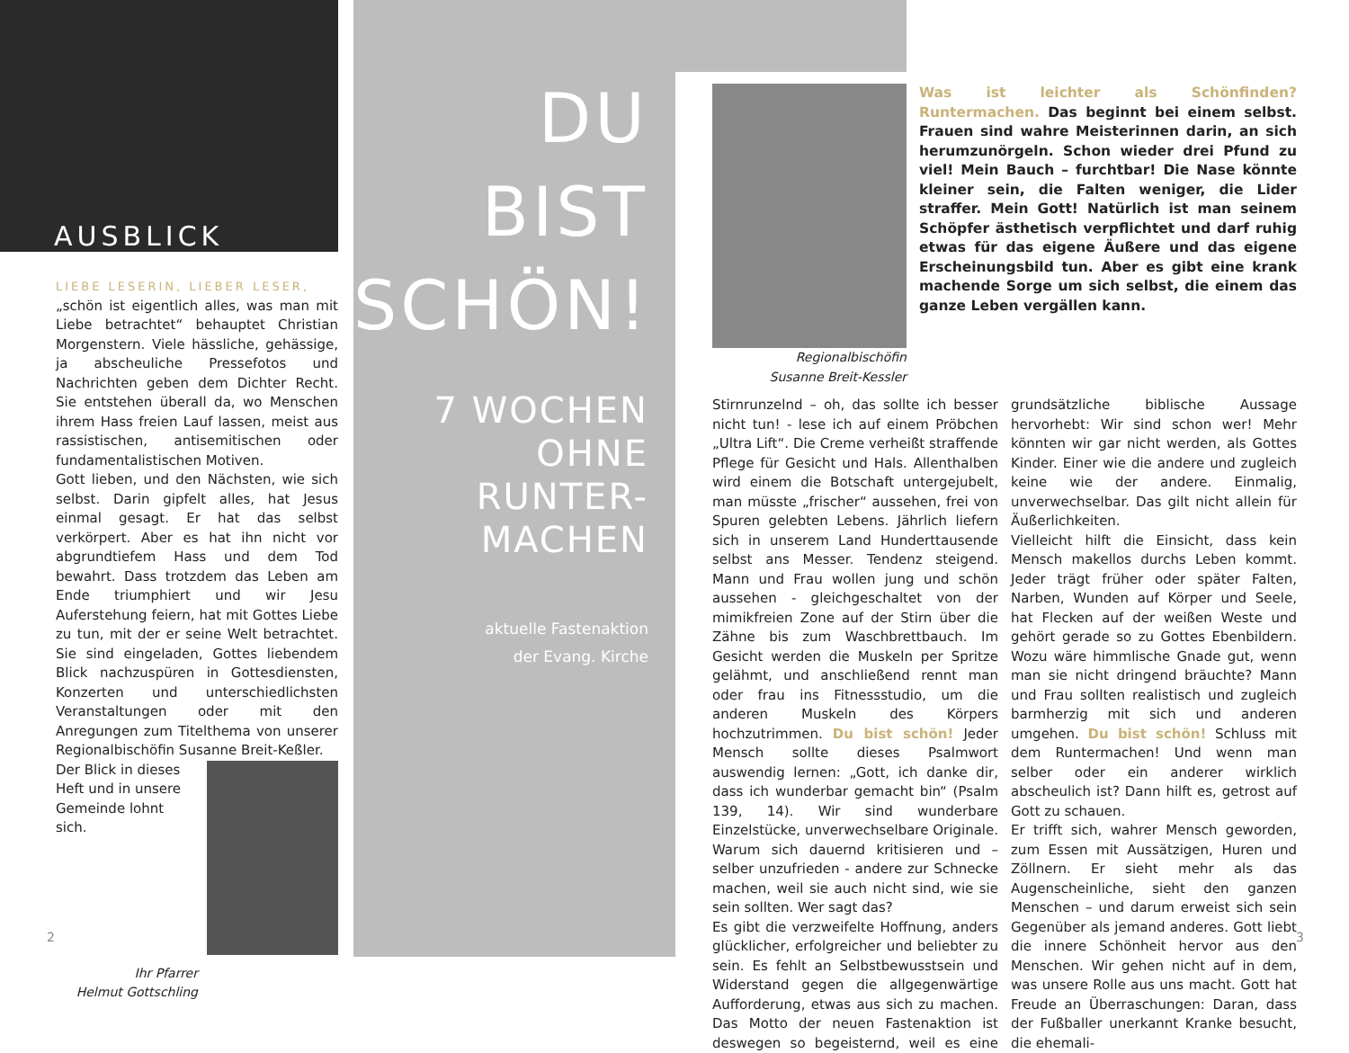AUSBLICK
LIEBE LESERIN, LIEBER LESER,
„schön ist eigentlich alles, was man mit Liebe betrachtet“ behauptet Christian Morgenstern. Viele hässliche, gehässige, ja abscheuliche Pressefotos und Nachrichten geben dem Dichter Recht. Sie entstehen überall da, wo Menschen ihrem Hass freien Lauf lassen, meist aus rassistischen, antisemitischen oder fundamentalistischen Motiven.
Gott lieben, und den Nächsten, wie sich selbst. Darin gipfelt alles, hat Jesus einmal gesagt. Er hat das selbst verkörpert. Aber es hat ihn nicht vor abgrundtiefem Hass und dem Tod bewahrt. Dass trotzdem das Leben am Ende triumphiert und wir Jesu Auferstehung feiern, hat mit Gottes Liebe zu tun, mit der er seine Welt betrachtet. Sie sind eingeladen, Gottes liebendem Blick nachzuspüren in Gottesdiensten, Konzerten und unterschiedlichsten Veranstaltungen oder mit den Anregungen zum Titelthema von unserer Regionalbischöfin Susanne Breit-Keßler.
Der Blick in dieses Heft und in unsere Gemeinde lohnt sich.
Ihr Pfarrer
Helmut Gottschling
2
DU BIST
SCHÖN!
7 WOCHEN
OHNE RUNTER-
MACHEN
aktuelle Fastenaktion
der Evang. Kirche
Regionalbischöfin
Susanne Breit-Kessler
Was ist leichter als Schönfinden? Runtermachen. Das beginnt bei einem selbst. Frauen sind wahre Meisterinnen darin, an sich herumzunörgeln. Schon wieder drei Pfund zu viel! Mein Bauch – furchtbar! Die Nase könnte kleiner sein, die Falten weniger, die Lider straffer. Mein Gott! Natürlich ist man seinem Schöpfer ästhetisch verpflichtet und darf ruhig etwas für das eigene Äußere und das eigene Erscheinungsbild tun. Aber es gibt eine krank machende Sorge um sich selbst, die einem das ganze Leben vergällen kann.
Stirnrunzelnd – oh, das sollte ich besser nicht tun! - lese ich auf einem Pröbchen „Ultra Lift“. Die Creme verheißt straffende Pflege für Gesicht und Hals. Allenthalben wird einem die Botschaft untergejubelt, man müsste „frischer“ aussehen, frei von Spuren gelebten Lebens. Jährlich liefern sich in unserem Land Hunderttausende selbst ans Messer. Tendenz steigend. Mann und Frau wollen jung und schön aussehen - gleichgeschaltet von der mimikfreien Zone auf der Stirn über die Zähne bis zum Waschbrettbauch. Im Gesicht werden die Muskeln per Spritze gelähmt, und anschließend rennt man oder frau ins Fitnessstudio, um die anderen Muskeln des Körpers hochzutrimmen. Du bist schön! Jeder Mensch sollte dieses Psalmwort auswendig lernen: „Gott, ich danke dir, dass ich wunderbar gemacht bin“ (Psalm 139, 14). Wir sind wunderbare Einzelstücke, unverwechselbare Originale. Warum sich dauernd kritisieren und – selber unzufrieden - andere zur Schnecke machen, weil sie auch nicht sind, wie sie sein sollten. Wer sagt das?
Es gibt die verzweifelte Hoffnung, anders glücklicher, erfolgreicher und beliebter zu sein. Es fehlt an Selbstbewusstsein und Widerstand gegen die allgegenwärtige Aufforderung, etwas aus sich zu machen. Das Motto der neuen Fastenaktion ist deswegen so begeisternd, weil es eine grundsätzliche biblische Aussage hervorhebt: Wir sind schon wer! Mehr könnten wir gar nicht werden, als Gottes Kinder. Einer wie die andere und zugleich keine wie der andere. Einmalig, unverwechselbar. Das gilt nicht allein für Äußerlichkeiten.
Vielleicht hilft die Einsicht, dass kein Mensch makellos durchs Leben kommt. Jeder trägt früher oder später Falten, Narben, Wunden auf Körper und Seele, hat Flecken auf der weißen Weste und gehört gerade so zu Gottes Ebenbildern. Wozu wäre himmlische Gnade gut, wenn man sie nicht dringend bräuchte? Mann und Frau sollten realistisch und zugleich barmherzig mit sich und anderen umgehen. Du bist schön! Schluss mit dem Runtermachen! Und wenn man selber oder ein anderer wirklich abscheulich ist? Dann hilft es, getrost auf Gott zu schauen.
Er trifft sich, wahrer Mensch geworden, zum Essen mit Aussätzigen, Huren und Zöllnern. Er sieht mehr als das Augenscheinliche, sieht den ganzen Menschen – und darum erweist sich sein Gegenüber als jemand anderes. Gott liebt die innere Schönheit hervor aus den Menschen. Wir gehen nicht auf in dem, was unsere Rolle aus uns macht. Gott hat Freude an Überraschungen: Daran, dass der Fußballer unerkannt Kranke besucht, die ehemali-
3